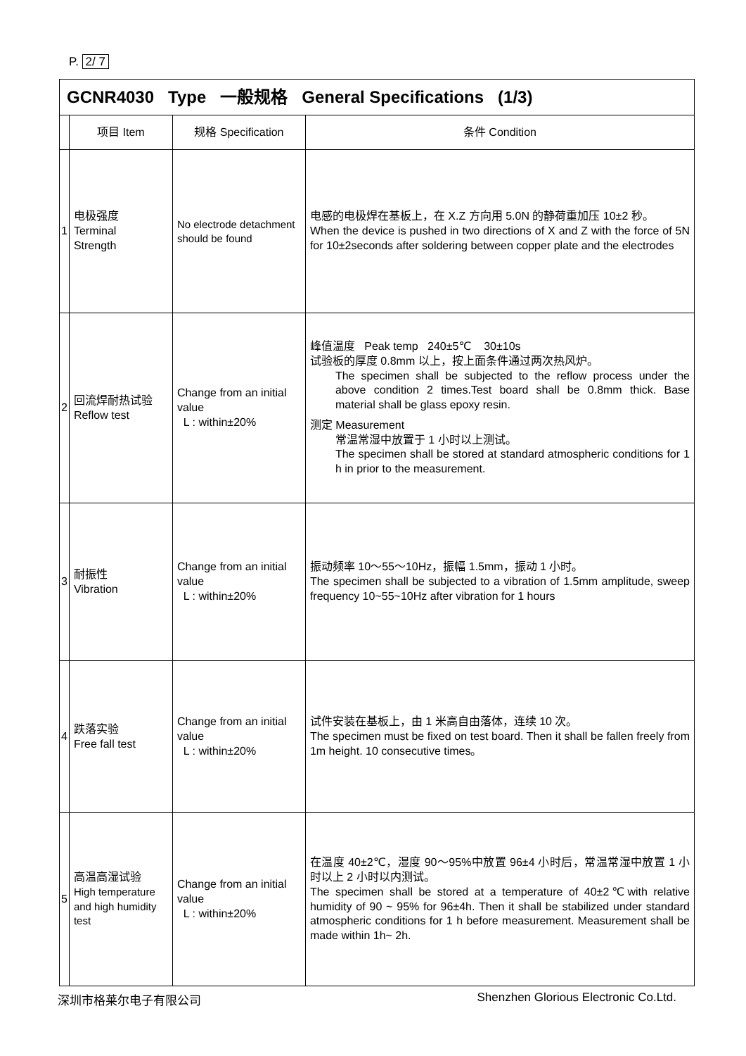P. 2/ 7
| GCNR4030 Type 一般规格 General Specifications (1/3) | | | |
| --- | --- | --- | --- |
| | 项目 Item | 规格 Specification | 条件 Condition |
| 1 | 电极强度 Terminal Strength | No electrode detachment should be found | 电感的电极焊在基板上，在 X.Z 方向用 5.0N 的静荷重加压 10±2 秒。 When the device is pushed in two directions of X and Z with the force of 5N for 10±2seconds after soldering between copper plate and the electrodes |
| 2 | 回流焊耐热试验 Reflow test | Change from an initial value L : within±20% | 峰值温度 Peak temp 240±5℃ 30±10s 试验板的厚度 0.8mm 以上，按上面条件通过两次热风炉。 The specimen shall be subjected to the reflow process under the above condition 2 times.Test board shall be 0.8mm thick. Base material shall be glass epoxy resin. 测定 Measurement 常温常湿中放置于 1 小时以上测试。 The specimen shall be stored at standard atmospheric conditions for 1 h in prior to the measurement. |
| 3 | 耐振性 Vibration | Change from an initial value L : within±20% | 振动频率 10～55～10Hz，振幅 1.5mm，振动 1 小时。 The specimen shall be subjected to a vibration of 1.5mm amplitude, sweep frequency 10~55~10Hz after vibration for 1 hours |
| 4 | 跌落实验 Free fall test | Change from an initial value L : within±20% | 试件安装在基板上，由 1 米高自由落体，连续 10 次。 The specimen must be fixed on test board. Then it shall be fallen freely from 1m height. 10 consecutive times。 |
| 5 | 高温高湿试验 High temperature and high humidity test | Change from an initial value L : within±20% | 在温度 40±2℃，湿度 90～95%中放置 96±4 小时后，常温常湿中放置 1 小时以上 2 小时以内测试。 The specimen shall be stored at a temperature of 40±2℃with relative humidity of 90 ~ 95% for 96±4h. Then it shall be stabilized under standard atmospheric conditions for 1 h before measurement. Measurement shall be made within 1h~ 2h. |
深圳市格莱尔电子有限公司 Shenzhen Glorious Electronic Co.Ltd.